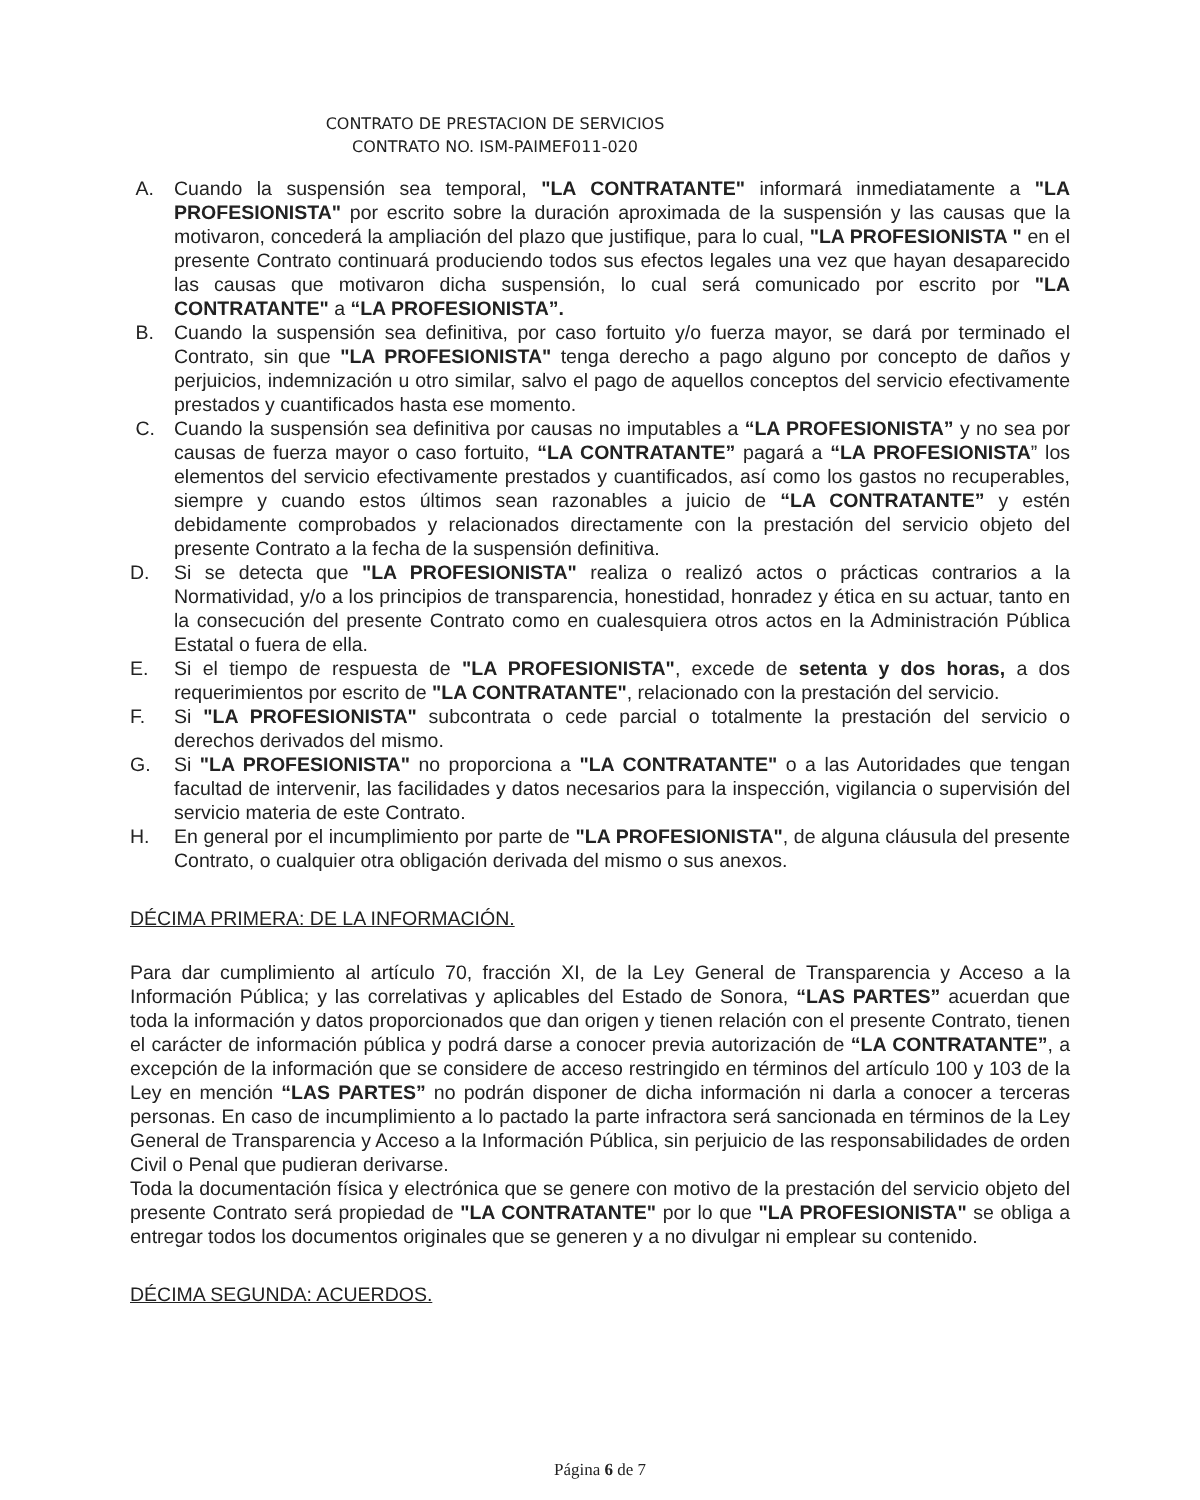CONTRATO DE PRESTACION DE SERVICIOS
CONTRATO NO. ISM-PAIMEF011-020
A. Cuando la suspensión sea temporal, "LA CONTRATANTE" informará inmediatamente a "LA PROFESIONISTA" por escrito sobre la duración aproximada de la suspensión y las causas que la motivaron, concederá la ampliación del plazo que justifique, para lo cual, "LA PROFESIONISTA " en el presente Contrato continuará produciendo todos sus efectos legales una vez que hayan desaparecido las causas que motivaron dicha suspensión, lo cual será comunicado por escrito por "LA CONTRATANTE" a “LA PROFESIONISTA”.
B. Cuando la suspensión sea definitiva, por caso fortuito y/o fuerza mayor, se dará por terminado el Contrato, sin que "LA PROFESIONISTA" tenga derecho a pago alguno por concepto de daños y perjuicios, indemnización u otro similar, salvo el pago de aquellos conceptos del servicio efectivamente prestados y cuantificados hasta ese momento.
C. Cuando la suspensión sea definitiva por causas no imputables a “LA PROFESIONISTA” y no sea por causas de fuerza mayor o caso fortuito, “LA CONTRATANTE” pagará a “LA PROFESIONISTA” los elementos del servicio efectivamente prestados y cuantificados, así como los gastos no recuperables, siempre y cuando estos últimos sean razonables a juicio de “LA CONTRATANTE” y estén debidamente comprobados y relacionados directamente con la prestación del servicio objeto del presente Contrato a la fecha de la suspensión definitiva.
D. Si se detecta que "LA PROFESIONISTA" realiza o realizó actos o prácticas contrarios a la Normatividad, y/o a los principios de transparencia, honestidad, honradez y ética en su actuar, tanto en la consecución del presente Contrato como en cualesquiera otros actos en la Administración Pública Estatal o fuera de ella.
E. Si el tiempo de respuesta de "LA PROFESIONISTA", excede de setenta y dos horas, a dos requerimientos por escrito de "LA CONTRATANTE", relacionado con la prestación del servicio.
F. Si "LA PROFESIONISTA" subcontrata o cede parcial o totalmente la prestación del servicio o derechos derivados del mismo.
G. Si "LA PROFESIONISTA" no proporciona a "LA CONTRATANTE" o a las Autoridades que tengan facultad de intervenir, las facilidades y datos necesarios para la inspección, vigilancia o supervisión del servicio materia de este Contrato.
H. En general por el incumplimiento por parte de "LA PROFESIONISTA", de alguna cláusula del presente Contrato, o cualquier otra obligación derivada del mismo o sus anexos.
DÉCIMA PRIMERA: DE LA INFORMACIÓN.
Para dar cumplimiento al artículo 70, fracción XI, de la Ley General de Transparencia y Acceso a la Información Pública; y las correlativas y aplicables del Estado de Sonora, “LAS PARTES” acuerdan que toda la información y datos proporcionados que dan origen y tienen relación con el presente Contrato, tienen el carácter de información pública y podrá darse a conocer previa autorización de “LA CONTRATANTE”, a excepción de la información que se considere de acceso restringido en términos del artículo 100 y 103 de la Ley en mención “LAS PARTES” no podrán disponer de dicha información ni darla a conocer a terceras personas. En caso de incumplimiento a lo pactado la parte infractora será sancionada en términos de la Ley General de Transparencia y Acceso a la Información Pública, sin perjuicio de las responsabilidades de orden Civil o Penal que pudieran derivarse.
Toda la documentación física y electrónica que se genere con motivo de la prestación del servicio objeto del presente Contrato será propiedad de "LA CONTRATANTE" por lo que "LA PROFESIONISTA" se obliga a entregar todos los documentos originales que se generen y a no divulgar ni emplear su contenido.
DÉCIMA SEGUNDA: ACUERDOS.
Página 6 de 7